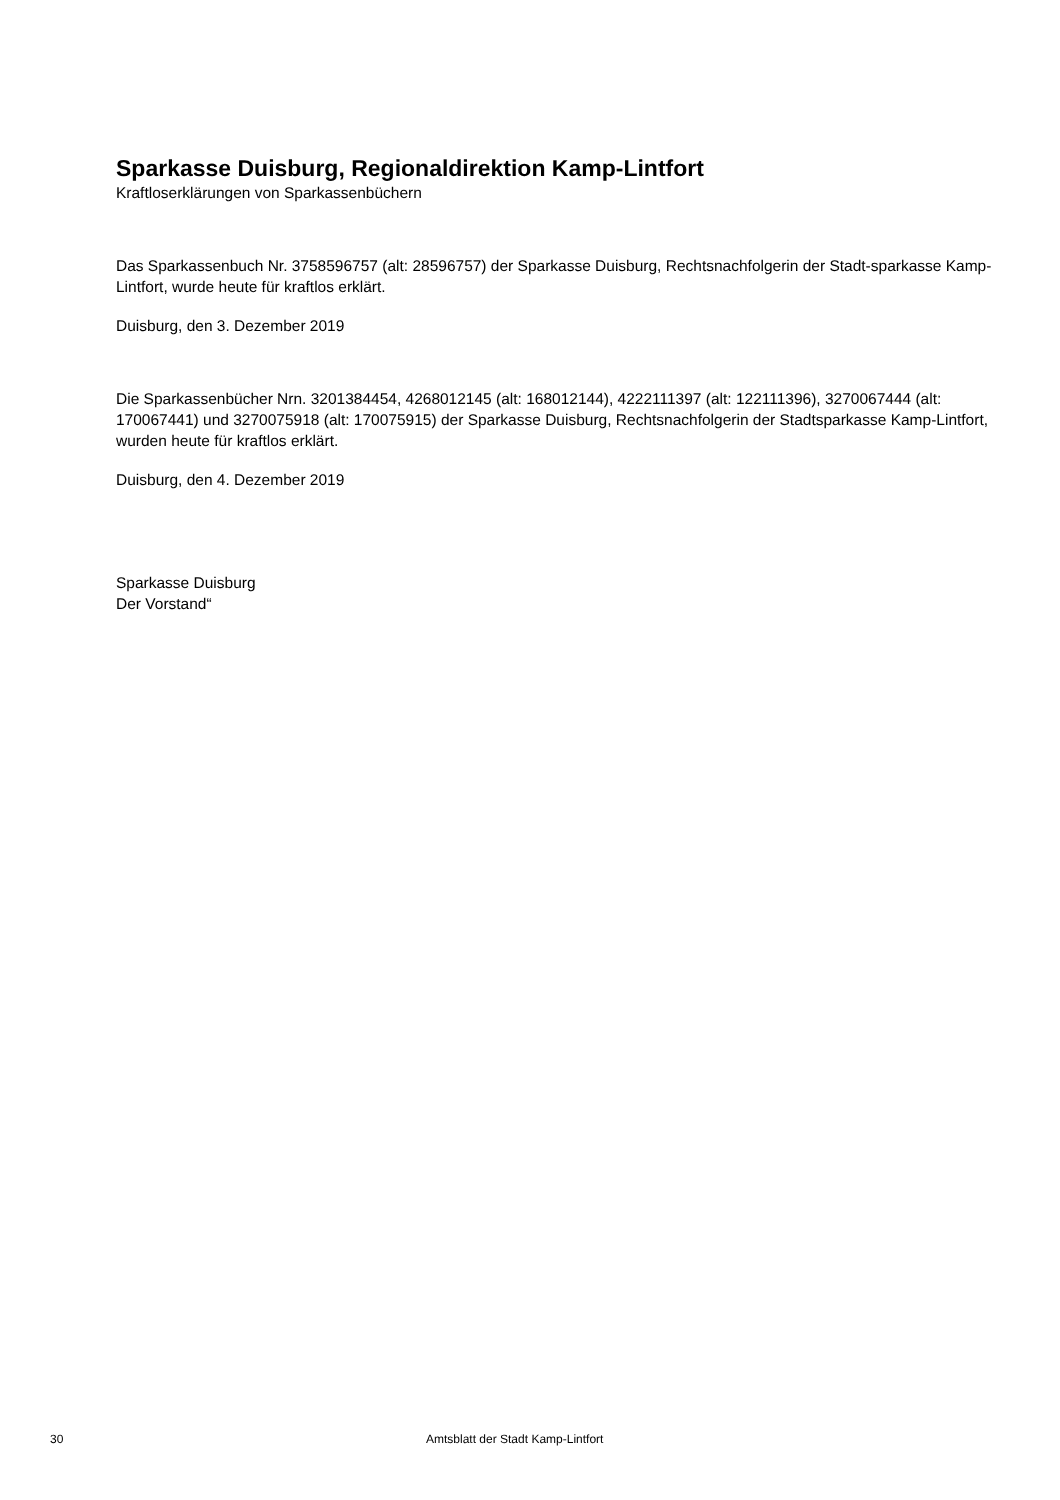Sparkasse Duisburg, Regionaldirektion Kamp-Lintfort
Kraftloserklärungen von Sparkassenbüchern
Das Sparkassenbuch Nr. 3758596757 (alt: 28596757) der Sparkasse Duisburg, Rechtsnachfolgerin der Stadt-sparkasse Kamp-Lintfort, wurde heute für kraftlos erklärt.
Duisburg, den 3. Dezember 2019
Die Sparkassenbücher Nrn. 3201384454, 4268012145 (alt: 168012144), 4222111397 (alt: 122111396), 3270067444 (alt: 170067441) und 3270075918 (alt: 170075915) der Sparkasse Duisburg, Rechtsnachfolgerin der Stadtsparkasse Kamp-Lintfort, wurden heute für kraftlos erklärt.
Duisburg, den 4. Dezember 2019
Sparkasse Duisburg
Der Vorstand“
30 Amtsblatt der Stadt Kamp-Lintfort